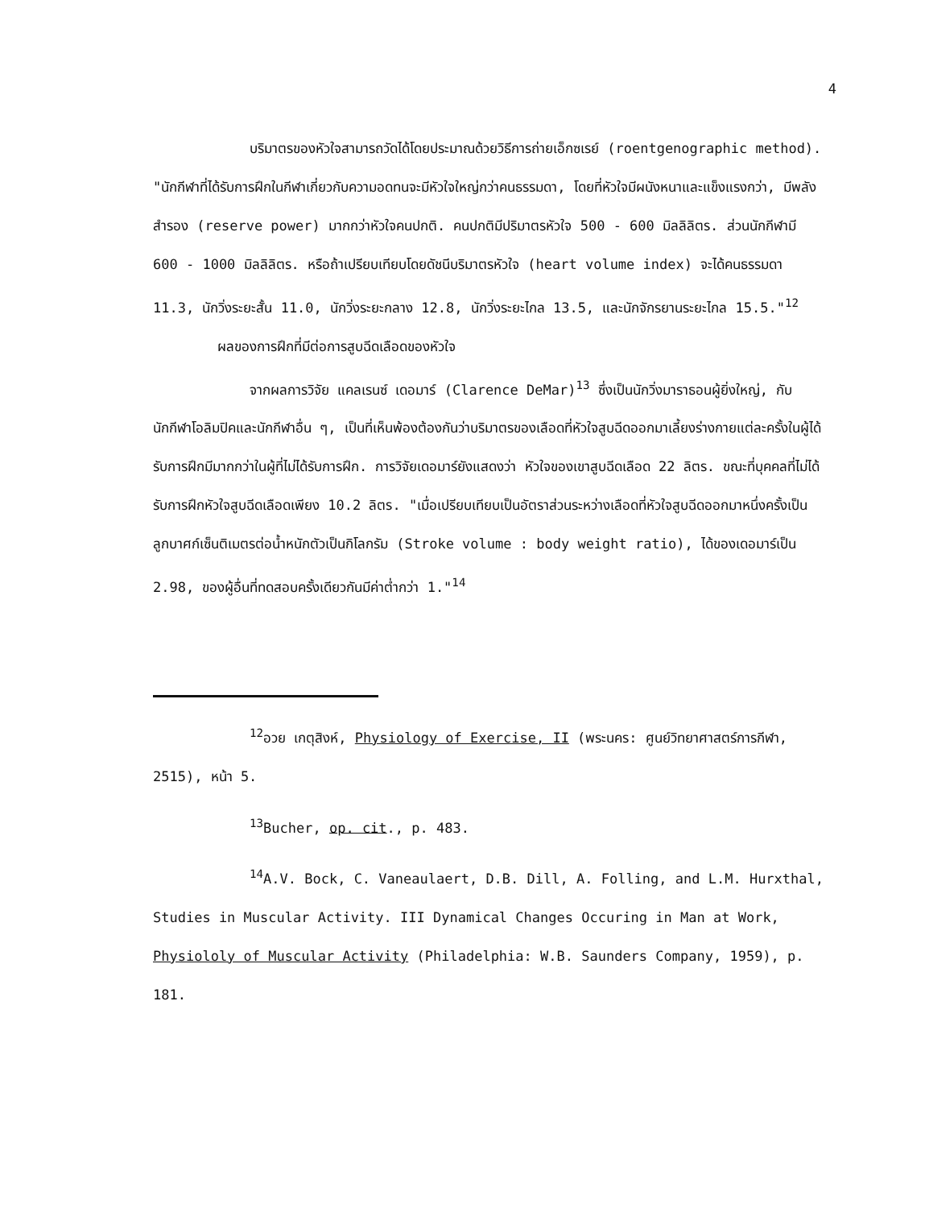4
บริมาตรของหัวใจสามารถวัดได้โดยประมาณด้วยวิธีการถ่ายเอ็กซเรย์ (roentgenographic method). "นักกีฬาที่ได้รับการฝึกในกีฬาเกี่ยวกับความอดทนจะมีหัวใจใหญ่กว่าคนธรรมดา, โดยที่หัวใจมีผนังหนาและแข็งแรงกว่า, มีพลังสำรอง (reserve power) มากกว่าหัวใจคนปกติ. คนปกติมีปริมาตรหัวใจ 500 - 600 มิลลิลิตร. ส่วนนักกีฬามี 600 - 1000 มิลลิลิตร. หรือถ้าเปรียบเทียบโดยดัชนีบริมาตรหัวใจ (heart volume index) จะได้คนธรรมดา 11.3, นักวิ่งระยะสั้น 11.0, นักวิ่งระยะกลาง 12.8, นักวิ่งระยะไกล 13.5, และนักจักรยานระยะไกล 15.5."<sup>12</sup>
ผลของการฝึกที่มีต่อการสูบฉีดเลือดของหัวใจ
จากผลการวิจัย แคลเรนซ์ เดอมาร์ (Clarence DeMar)<sup>13</sup> ซึ่งเป็นนักวิ่งมาราธอนผู้ยิ่งใหญ่, กับนักกีฬาโอลิมปิคและนักกีฬาอื่น ๆ, เป็นที่เห็นพ้องต้องกันว่าบริมาตรของเลือดที่หัวใจสูบฉีดออกมาเลี้ยงร่างกายแต่ละครั้งในผู้ได้รับการฝึกมีมากกว่าในผู้ที่ไม่ได้รับการฝึก. การวิจัยเดอมาร์ยังแสดงว่า หัวใจของเขาสูบฉีดเลือด 22 ลิตร. ขณะที่บุคคลที่ไม่ได้รับการฝึกหัวใจสูบฉีดเลือดเพียง 10.2 ลิตร. "เมื่อเปรียบเทียบเป็นอัตราส่วนระหว่างเลือดที่หัวใจสูบฉีดออกมาหนึ่งครั้งเป็นลูกบาศก์เซ็นติเมตรต่อน้ำหนักตัวเป็นกิโลกรัม (Stroke volume : body weight ratio), ได้ของเดอมาร์เป็น 2.98, ของผู้อื่นที่ทดสอบครั้งเดียวกันมีค่าต่ำกว่า 1."<sup>14</sup>
<sup>12</sup> อวย เกตุสิงห์, Physiology of Exercise, II (พระนคร: ศูนย์วิทยาศาสตร์การกีฬา, 2515), หน้า 5.
<sup>13</sup> Bucher, op. cit., p. 483.
<sup>14</sup> A.V. Bock, C. Vaneaulaert, D.B. Dill, A. Folling, and L.M. Hurxthal, Studies in Muscular Activity. III Dynamical Changes Occuring in Man at Work, Physiololy of Muscular Activity (Philadelphia: W.B. Saunders Company, 1959), p. 181.